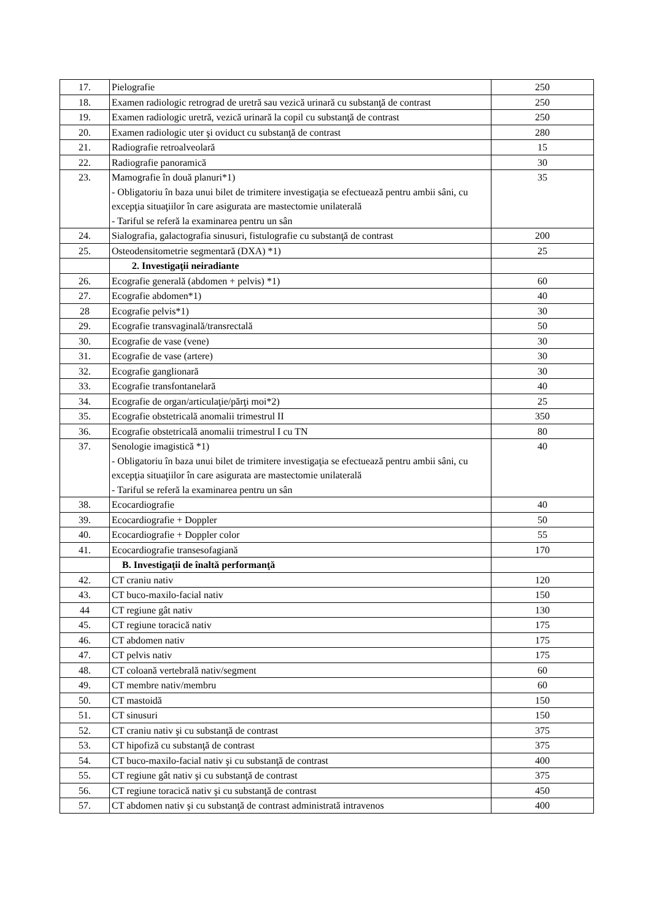| 17. | Pielografie | 250 |
| 18. | Examen radiologic retrograd de uretră sau vezică urinară cu substanţă de contrast | 250 |
| 19. | Examen radiologic uretră, vezică urinară la copil cu substanţă de contrast | 250 |
| 20. | Examen radiologic uter şi oviduct cu substanţă de contrast | 280 |
| 21. | Radiografie retroalveolară | 15 |
| 22. | Radiografie panoramică | 30 |
| 23. | Mamografie în două planuri*1) - Obligatoriu în baza unui bilet de trimitere investigaţia se efectuează pentru ambii sâni, cu excepţia situaţiilor în care asigurata are mastectomie unilaterală - Tariful se referă la examinarea pentru un sân | 35 |
| 24. | Sialografia, galactografia sinusuri, fistulografie cu substanţă de contrast | 200 |
| 25. | Osteodensitometrie segmentară (DXA) *1) | 25 |
| | 2. Investigaţii neiradiante | |
| 26. | Ecografie generală (abdomen + pelvis) *1) | 60 |
| 27. | Ecografie abdomen*1) | 40 |
| 28 | Ecografie pelvis*1) | 30 |
| 29. | Ecografie transvaginală/transrectală | 50 |
| 30. | Ecografie de vase (vene) | 30 |
| 31. | Ecografie de vase (artere) | 30 |
| 32. | Ecografie ganglionară | 30 |
| 33. | Ecografie transfontanelară | 40 |
| 34. | Ecografie de organ/articulaţie/părţi moi*2) | 25 |
| 35. | Ecografie obstetricală anomalii trimestrul II | 350 |
| 36. | Ecografie obstetricală anomalii trimestrul I cu TN | 80 |
| 37. | Senologie imagistică *1) - Obligatoriu în baza unui bilet de trimitere investigaţia se efectuează pentru ambii sâni, cu excepţia situaţiilor în care asigurata are mastectomie unilaterală - Tariful se referă la examinarea pentru un sân | 40 |
| 38. | Ecocardiografie | 40 |
| 39. | Ecocardiografie + Doppler | 50 |
| 40. | Ecocardiografie + Doppler color | 55 |
| 41. | Ecocardiografie transesofagiană | 170 |
| | B. Investigaţii de înaltă performanţă | |
| 42. | CT craniu nativ | 120 |
| 43. | CT buco-maxilo-facial nativ | 150 |
| 44 | CT regiune gât nativ | 130 |
| 45. | CT regiune toracică nativ | 175 |
| 46. | CT abdomen nativ | 175 |
| 47. | CT pelvis nativ | 175 |
| 48. | CT coloană vertebrală nativ/segment | 60 |
| 49. | CT membre nativ/membru | 60 |
| 50. | CT mastoidă | 150 |
| 51. | CT sinusuri | 150 |
| 52. | CT craniu nativ şi cu substanţă de contrast | 375 |
| 53. | CT hipofiză cu substanţă de contrast | 375 |
| 54. | CT buco-maxilo-facial nativ şi cu substanţă de contrast | 400 |
| 55. | CT regiune gât nativ şi cu substanţă de contrast | 375 |
| 56. | CT regiune toracică nativ şi cu substanţă de contrast | 450 |
| 57. | CT abdomen nativ şi cu substanţă de contrast administrată intravenos | 400 |